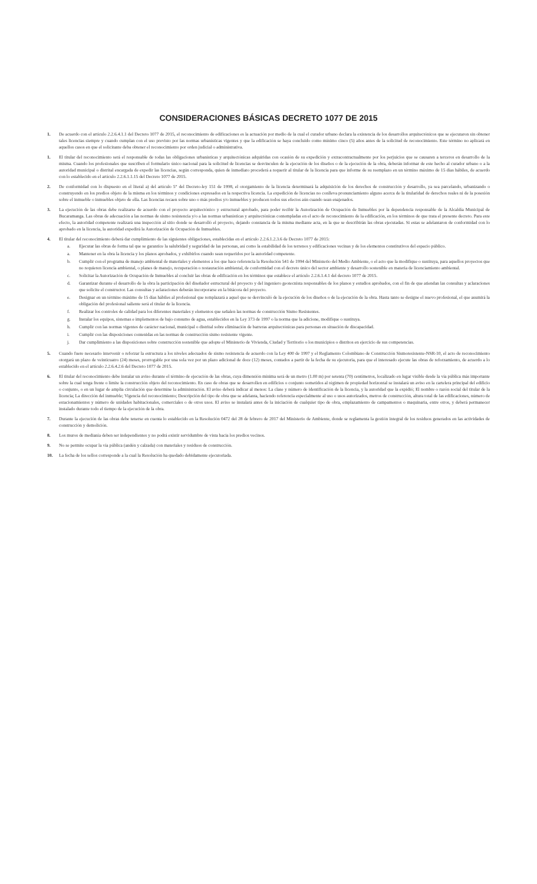CONSIDERACIONES BÁSICAS DECRETO 1077 DE 2015
1. De acuerdo con el artículo 2.2.6.4.1.1 del Decreto 1077 de 2015, el reconocimiento de edificaciones es la actuación por medio de la cual el curador urbano declara la existencia de los desarrollos arquitectónicos que se ejecutaron sin obtener tales licencias siempre y cuando cumplan con el uso previsto por las normas urbanísticas vigentes y que la edificación se haya concluido como mínimo cinco (5) años antes de la solicitud de reconocimiento. Este término no aplicará en aquellos casos en que el solicitante deba obtener el reconocimiento por orden judicial o administrativa.
1. El titular del reconocimiento será el responsable de todas las obligaciones urbanísticas y arquitectónicas adquiridas con ocasión de su expedición y extracontractualmente por los perjuicios que se causaren a terceros en desarrollo de la misma. Cuando los profesionales que suscriben el formulario único nacional para la solicitud de licencias se desvinculen de la ejecución de los diseños o de la ejecución de la obra, deberán informar de este hecho al curador urbano o a la autoridad municipal o distrital encargada de expedir las licencias, según corresponda, quien de inmediato procederá a requerir al titular de la licencia para que informe de su reemplazo en un término máximo de 15 días hábiles, de acuerdo con lo establecido en el artículo 2.2.6.1.1.15 del Decreto 1077 de 2015.
2. De conformidad con lo dispuesto en el literal a) del artículo 5° del Decreto-ley 151 de 1998, el otorgamiento de la licencia determinará la adquisición de los derechos de construcción y desarrollo, ya sea parcelando, urbanizando o construyendo en los predios objeto de la misma en los términos y condiciones expresados en la respectiva licencia. La expedición de licencias no conlleva pronunciamiento alguno acerca de la titularidad de derechos reales ni de la posesión sobre el inmueble o inmuebles objeto de ella. Las licencias recaen sobre uno o más predios y/o inmuebles y producen todos sus efectos aún cuando sean enajenados.
3. La ejecución de las obras debe realizarse de acuerdo con el proyecto arquitectónico y estructural aprobado, para poder recibir la Autorización de Ocupación de Inmuebles por la dependencia responsable de la Alcaldía Municipal de Bucaramanga. Las obras de adecuación a las normas de sismo resistencia y/o a las normas urbanísticas y arquitectónicas contempladas en el acto de reconocimiento de la edificación, en los términos de que trata el presente decreto. Para este efecto, la autoridad competente realizará una inspección al sitio donde se desarrolló el proyecto, dejando constancia de la misma mediante acta, en la que se describirán las obras ejecutadas. Si estas se adelantaron de conformidad con lo aprobado en la licencia, la autoridad expedirá la Autorización de Ocupación de Inmuebles.
4. El titular del reconocimiento deberá dar cumplimiento de las siguientes obligaciones, establecidas en el artículo 2.2.6.1.2.3.6 de Decreto 1077 de 2015:
a. Ejecutar las obras de forma tal que se garantice la salubridad y seguridad de las personas, así como la estabilidad de los terrenos y edificaciones vecinas y de los elementos constitutivos del espacio público.
a. Mantener en la obra la licencia y los planos aprobados, y exhibirlos cuando sean requeridos por la autoridad competente.
b. Cumplir con el programa de manejo ambiental de materiales y elementos a los que hace referencia la Resolución 541 de 1994 del Ministerio del Medio Ambiente, o el acto que la modifique o sustituya, para aquellos proyectos que no requieren licencia ambiental, o planes de manejo, recuperación o restauración ambiental, de conformidad con el decreto único del sector ambiente y desarrollo sostenible en materia de licenciamiento ambiental.
c. Solicitar la Autorización de Ocupación de Inmuebles al concluir las obras de edificación en los términos que establece el artículo 2.2.6.1.4.1 del decreto 1077 de 2015.
d. Garantizar durante el desarrollo de la obra la participación del diseñador estructural del proyecto y del ingeniero geotecnista responsables de los planos y estudios aprobados, con el fin de que atiendan las consultas y aclaraciones que solicite el constructor. Las consultas y aclaraciones deberán incorporarse en la bitácora del proyecto.
e. Designar en un término máximo de 15 días hábiles al profesional que remplazará a aquel que se desvinculó de la ejecución de los diseños o de la ejecución de la obra. Hasta tanto se designe el nuevo profesional, el que asumirá la obligación del profesional saliente será el titular de la licencia.
f. Realizar los controles de calidad para los diferentes materiales y elementos que señalen las normas de construcción Sismo Resistentes.
g. Instalar los equipos, sistemas e implementos de bajo consumo de agua, establecidos en la Ley 373 de 1997 o la norma que la adicione, modifique o sustituya.
h. Cumplir con las normas vigentes de carácter nacional, municipal o distrital sobre eliminación de barreras arquitectónicas para personas en situación de discapacidad.
i. Cumplir con las disposiciones contenidas en las normas de construcción sismo resistente vigente.
j. Dar cumplimiento a las disposiciones sobre construcción sostenible que adopte el Ministerio de Vivienda, Ciudad y Territorio o los municipios o distritos en ejercicio de sus competencias.
5. Cuando fuere necesario intervenir o reforzar la estructura a los niveles adecuados de sismo resistencia de acuerdo con la Ley 400 de 1997 y el Reglamento Colombiano de Construcción Sismoresistente-NSR-10, el acto de reconocimiento otorgará un plazo de veinticuatro (24) meses, prorrogable por una sola vez por un plazo adicional de doce (12) meses, contados a partir de la fecha de su ejecutoria, para que el interesado ejecute las obras de reforzamiento, de acuerdo a lo establecido en el artículo 2.2.6.4.2.6 del Decreto 1077 de 2015.
6. El titular del reconocimiento debe instalar un aviso durante el término de ejecución de las obras, cuya dimensión mínima será de un metro (1.00 m) por setenta (70) centímetros, localizado en lugar visible desde la vía pública más importante sobre la cual tenga frente o límite la construcción objeto del reconocimiento. En caso de obras que se desarrollen en edificios o conjunto sometidos al régimen de propiedad horizontal se instalará un aviso en la cartelera principal del edificio o conjunto, o en un lugar de amplia circulación que determine la administración. El aviso deberá indicar al menos: La clase y número de identificación de la licencia, y la autoridad que la expidió; El nombre o razón social del titular de la licencia; La dirección del inmueble; Vigencia del reconocimiento; Descripción del tipo de obra que se adelanta, haciendo referencia especialmente al uso o usos autorizados, metros de construcción, altura total de las edificaciones, número de estacionamientos y número de unidades habitacionales, comerciales o de otros usos. El aviso se instalará antes de la iniciación de cualquier tipo de obra, emplazamiento de campamentos o maquinaria, entre otros, y deberá permanecer instalado durante todo el tiempo de la ejecución de la obra.
7. Durante la ejecución de las obras debe tenerse en cuenta lo establecido en la Resolución 0472 del 28 de febrero de 2017 del Ministerio de Ambiente, donde se reglamenta la gestión integral de los residuos generados en las actividades de construcción y demolición.
8. Los muros de medianía deben ser independientes y no podrá existir servidumbre de vista hacia los predios vecinos.
9. No se permite ocupar la vía pública (andén y calzada) con materiales y residuos de construcción.
10. La fecha de los sellos corresponde a la cual la Resolución ha quedado debidamente ejecutoriada.